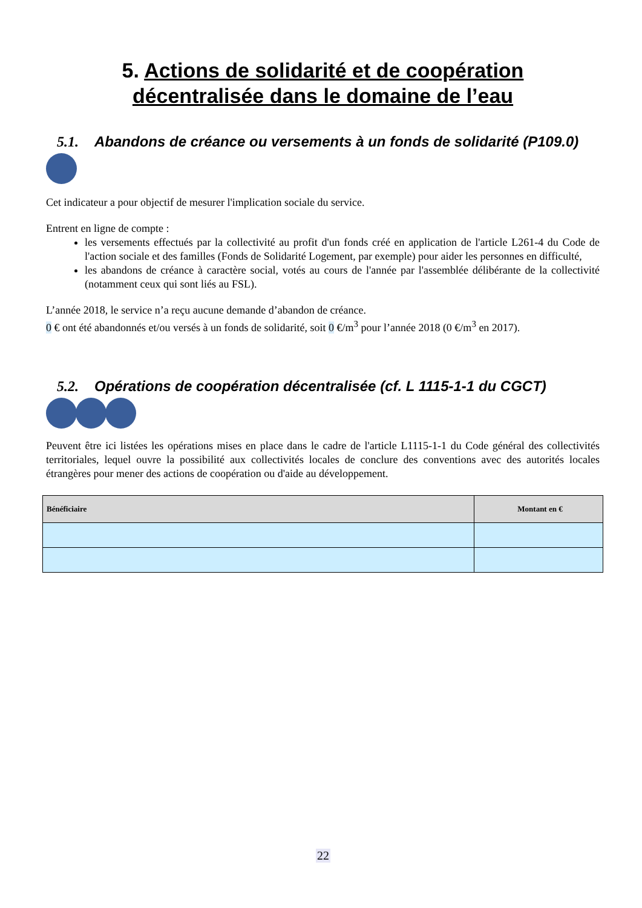5. Actions de solidarité et de coopération
décentralisée dans le domaine de l’eau
5.1. Abandons de créance ou versements à un fonds de solidarité (P109.0)
Cet indicateur a pour objectif de mesurer l'implication sociale du service.
Entrent en ligne de compte :
les versements effectués par la collectivité au profit d'un fonds créé en application de l'article L261-4 du Code de l'action sociale et des familles (Fonds de Solidarité Logement, par exemple) pour aider les personnes en difficulté,
les abandons de créance à caractère social, votés au cours de l'année par l'assemblée délibérante de la collectivité (notamment ceux qui sont liés au FSL).
L’année 2018, le service n’a reçu aucune demande d’abandon de créance.
0 € ont été abandonnés et/ou versés à un fonds de solidarité, soit 0 €/m<sup>3</sup> pour l’année 2018 (0 €/m<sup>3</sup> en 2017).
5.2. Opérations de coopération décentralisée (cf. L 1115-1-1 du CGCT)
Peuvent être ici listées les opérations mises en place dans le cadre de l'article L1115-1-1 du Code général des collectivités territoriales, lequel ouvre la possibilité aux collectivités locales de conclure des conventions avec des autorités locales étrangères pour mener des actions de coopération ou d'aide au développement.
| Bénéficiaire | Montant en € |
| --- | --- |
22